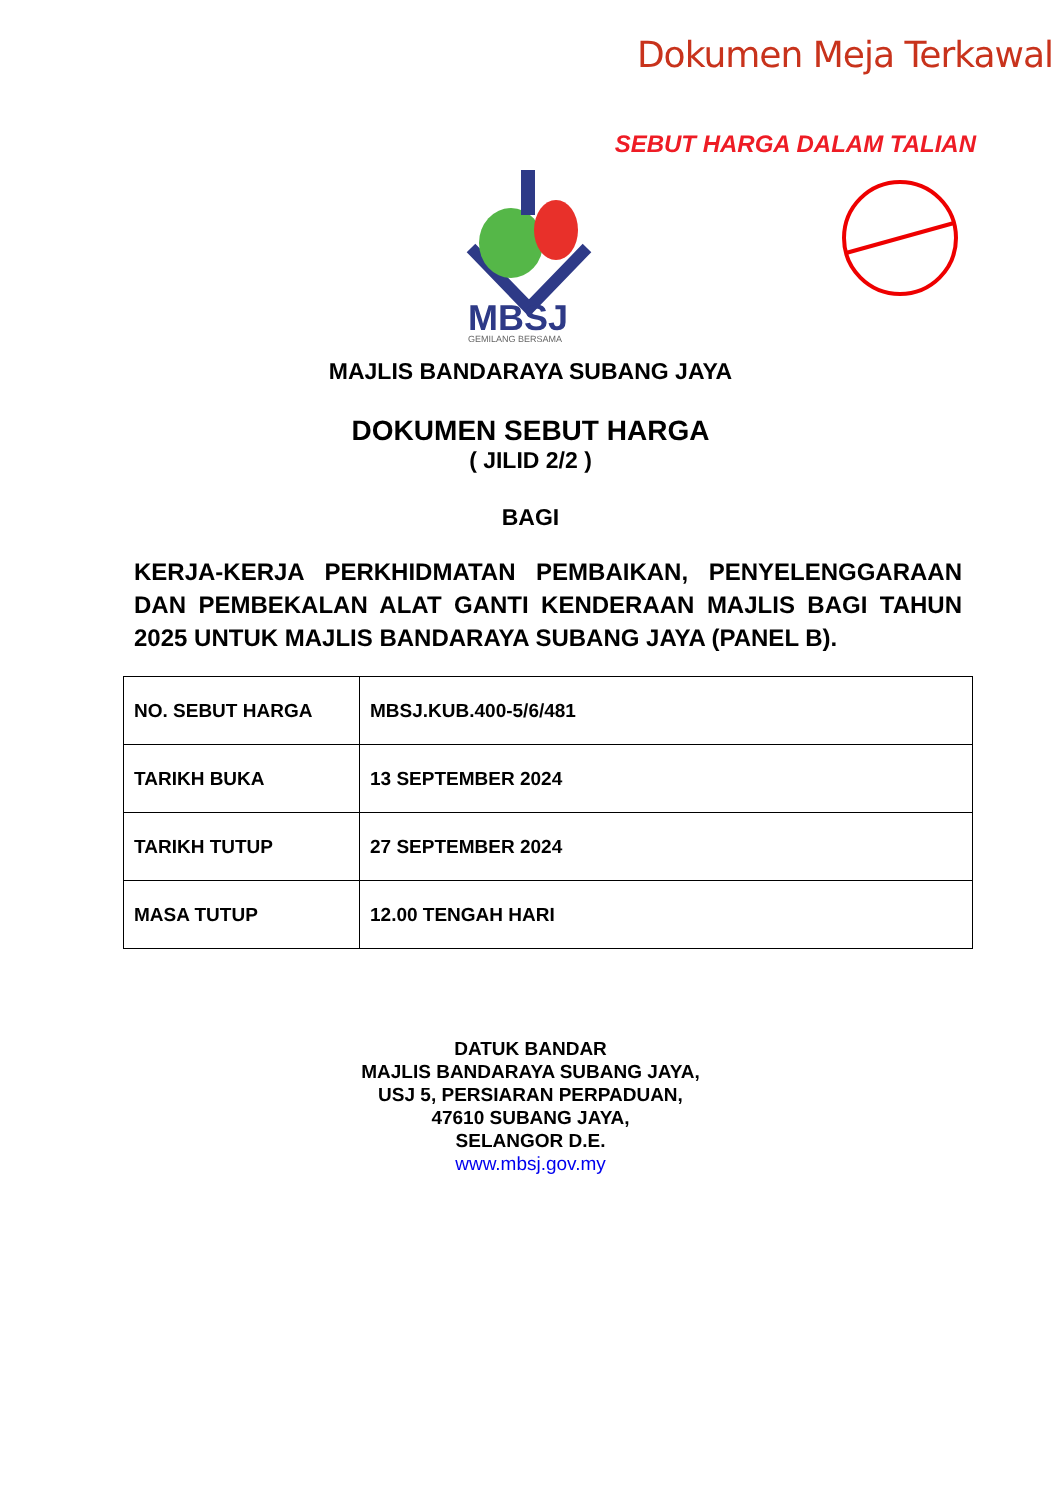Dokumen Meja Terkawal
SEBUT HARGA DALAM TALIAN
MBSJ
GEMILANG BERSAMA
MAJLIS BANDARAYA SUBANG JAYA
DOKUMEN SEBUT HARGA
( JILID 2/2 )
BAGI
KERJA-KERJA PERKHIDMATAN PEMBAIKAN, PENYELENGGARAAN DAN PEMBEKALAN ALAT GANTI KENDERAAN MAJLIS BAGI TAHUN 2025 UNTUK MAJLIS BANDARAYA SUBANG JAYA (PANEL B).
| NO. SEBUT HARGA | MBSJ.KUB.400-5/6/481 |
| TARIKH BUKA | 13 SEPTEMBER 2024 |
| TARIKH TUTUP | 27 SEPTEMBER 2024 |
| MASA TUTUP | 12.00 TENGAH HARI |
DATUK BANDAR
MAJLIS BANDARAYA SUBANG JAYA,
USJ 5, PERSIARAN PERPADUAN,
47610 SUBANG JAYA,
SELANGOR D.E.
www.mbsj.gov.my